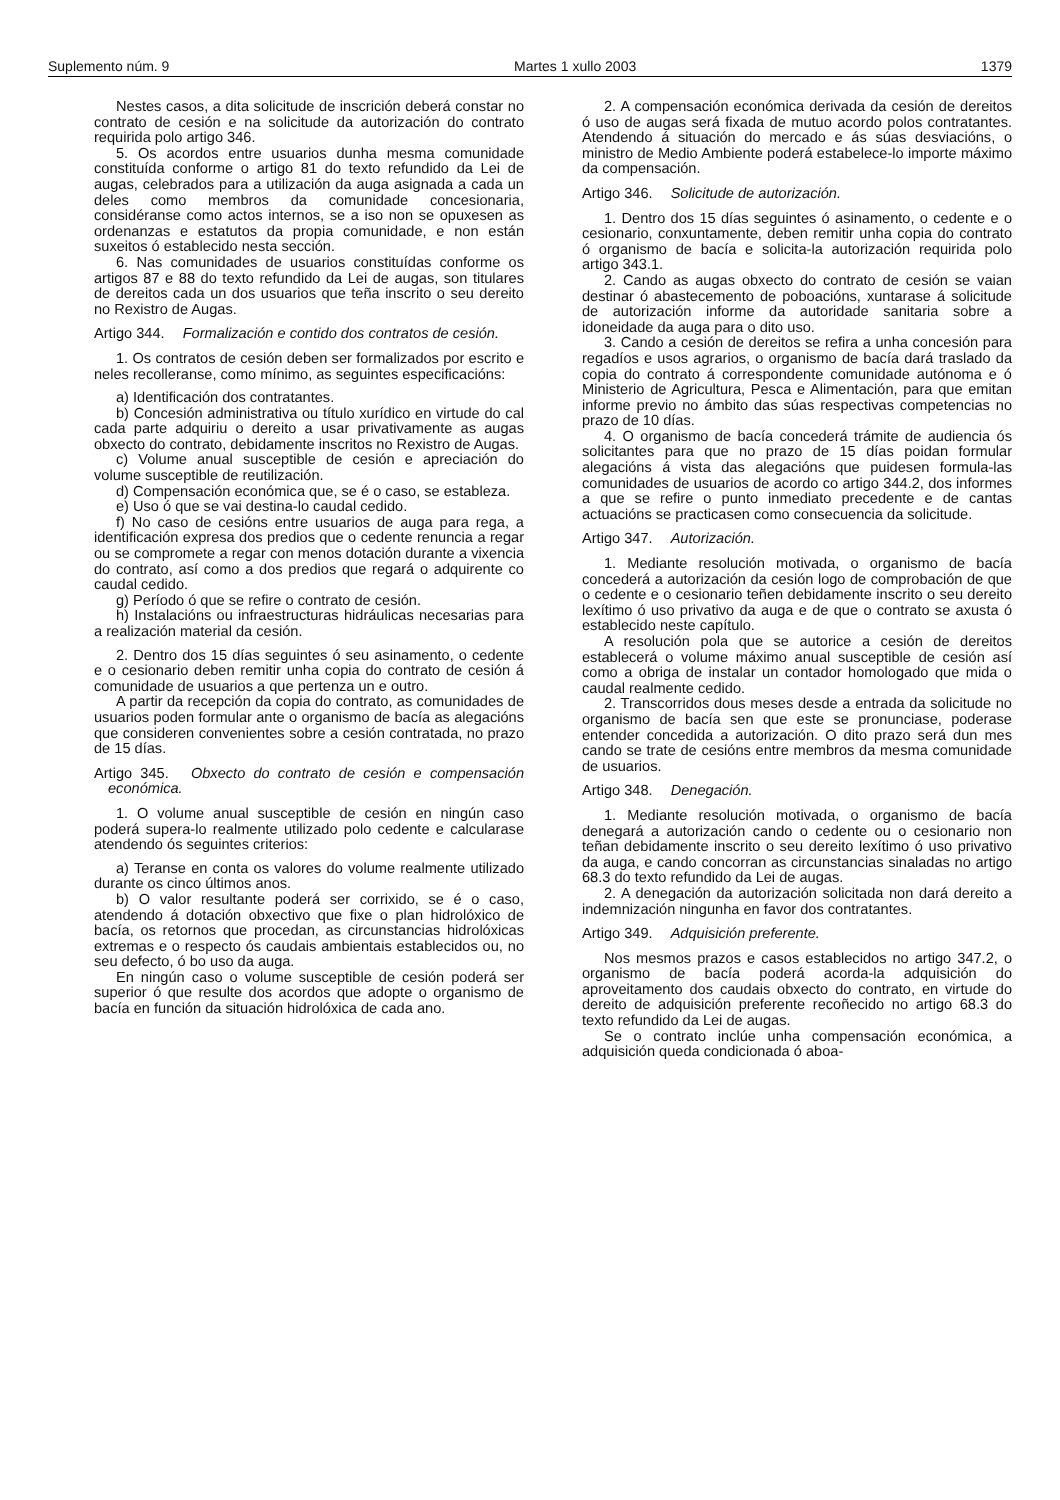Suplemento núm. 9 Martes 1 xullo 2003 1379
Nestes casos, a dita solicitude de inscrición deberá constar no contrato de cesión e na solicitude da autorización do contrato requirida polo artigo 346.
5. Os acordos entre usuarios dunha mesma comunidade constituída conforme o artigo 81 do texto refundido da Lei de augas, celebrados para a utilización da auga asignada a cada un deles como membros da comunidade concesionaria, considéranse como actos internos, se a iso non se opuxesen as ordenanzas e estatutos da propia comunidade, e non están suxeitos ó establecido nesta sección.
6. Nas comunidades de usuarios constituídas conforme os artigos 87 e 88 do texto refundido da Lei de augas, son titulares de dereitos cada un dos usuarios que teña inscrito o seu dereito no Rexistro de Augas.
Artigo 344. Formalización e contido dos contratos de cesión.
1. Os contratos de cesión deben ser formalizados por escrito e neles recolleranse, como mínimo, as seguintes especificacións:
a) Identificación dos contratantes.
b) Concesión administrativa ou título xurídico en virtude do cal cada parte adquiriu o dereito a usar privativamente as augas obxecto do contrato, debidamente inscritos no Rexistro de Augas.
c) Volume anual susceptible de cesión e apreciación do volume susceptible de reutilización.
d) Compensación económica que, se é o caso, se estableza.
e) Uso ó que se vai destina-lo caudal cedido.
f) No caso de cesións entre usuarios de auga para rega, a identificación expresa dos predios que o cedente renuncia a regar ou se compromete a regar con menos dotación durante a vixencia do contrato, así como a dos predios que regará o adquirente co caudal cedido.
g) Período ó que se refire o contrato de cesión.
h) Instalacións ou infraestructuras hidráulicas necesarias para a realización material da cesión.
2. Dentro dos 15 días seguintes ó seu asinamento, o cedente e o cesionario deben remitir unha copia do contrato de cesión á comunidade de usuarios a que pertenza un e outro.
A partir da recepción da copia do contrato, as comunidades de usuarios poden formular ante o organismo de bacía as alegacións que consideren convenientes sobre a cesión contratada, no prazo de 15 días.
Artigo 345. Obxecto do contrato de cesión e compensación económica.
1. O volume anual susceptible de cesión en ningún caso poderá supera-lo realmente utilizado polo cedente e calcularase atendendo ós seguintes criterios:
a) Teranse en conta os valores do volume realmente utilizado durante os cinco últimos anos.
b) O valor resultante poderá ser corrixido, se é o caso, atendendo á dotación obxectivo que fixe o plan hidrolóxico de bacía, os retornos que procedan, as circunstancias hidrolóxicas extremas e o respecto ós caudais ambientais establecidos ou, no seu defecto, ó bo uso da auga.
En ningún caso o volume susceptible de cesión poderá ser superior ó que resulte dos acordos que adopte o organismo de bacía en función da situación hidrolóxica de cada ano.
2. A compensación económica derivada da cesión de dereitos ó uso de augas será fixada de mutuo acordo polos contratantes. Atendendo á situación do mercado e ás súas desviacións, o ministro de Medio Ambiente poderá estabelece-lo importe máximo da compensación.
Artigo 346. Solicitude de autorización.
1. Dentro dos 15 días seguintes ó asinamento, o cedente e o cesionario, conxuntamente, deben remitir unha copia do contrato ó organismo de bacía e solicita-la autorización requirida polo artigo 343.1.
2. Cando as augas obxecto do contrato de cesión se vaian destinar ó abastecemento de poboacións, xuntarase á solicitude de autorización informe da autoridade sanitaria sobre a idoneidade da auga para o dito uso.
3. Cando a cesión de dereitos se refira a unha concesión para regadíos e usos agrarios, o organismo de bacía dará traslado da copia do contrato á correspondente comunidade autónoma e ó Ministerio de Agricultura, Pesca e Alimentación, para que emitan informe previo no ámbito das súas respectivas competencias no prazo de 10 días.
4. O organismo de bacía concederá trámite de audiencia ós solicitantes para que no prazo de 15 días poidan formular alegacións á vista das alegacións que puidesen formula-las comunidades de usuarios de acordo co artigo 344.2, dos informes a que se refire o punto inmediato precedente e de cantas actuacións se practicasen como consecuencia da solicitude.
Artigo 347. Autorización.
1. Mediante resolución motivada, o organismo de bacía concederá a autorización da cesión logo de comprobación de que o cedente e o cesionario teñen debidamente inscrito o seu dereito lexítimo ó uso privativo da auga e de que o contrato se axusta ó establecido neste capítulo.
A resolución pola que se autorice a cesión de dereitos establecerá o volume máximo anual susceptible de cesión así como a obriga de instalar un contador homologado que mida o caudal realmente cedido.
2. Transcorridos dous meses desde a entrada da solicitude no organismo de bacía sen que este se pronunciase, poderase entender concedida a autorización. O dito prazo será dun mes cando se trate de cesións entre membros da mesma comunidade de usuarios.
Artigo 348. Denegación.
1. Mediante resolución motivada, o organismo de bacía denegará a autorización cando o cedente ou o cesionario non teñan debidamente inscrito o seu dereito lexítimo ó uso privativo da auga, e cando concorran as circunstancias sinaladas no artigo 68.3 do texto refundido da Lei de augas.
2. A denegación da autorización solicitada non dará dereito a indemnización ningunha en favor dos contratantes.
Artigo 349. Adquisición preferente.
Nos mesmos prazos e casos establecidos no artigo 347.2, o organismo de bacía poderá acorda-la adquisición do aproveitamento dos caudais obxecto do contrato, en virtude do dereito de adquisición preferente recoñecido no artigo 68.3 do texto refundido da Lei de augas.
Se o contrato inclúe unha compensación económica, a adquisición queda condicionada ó aboa-